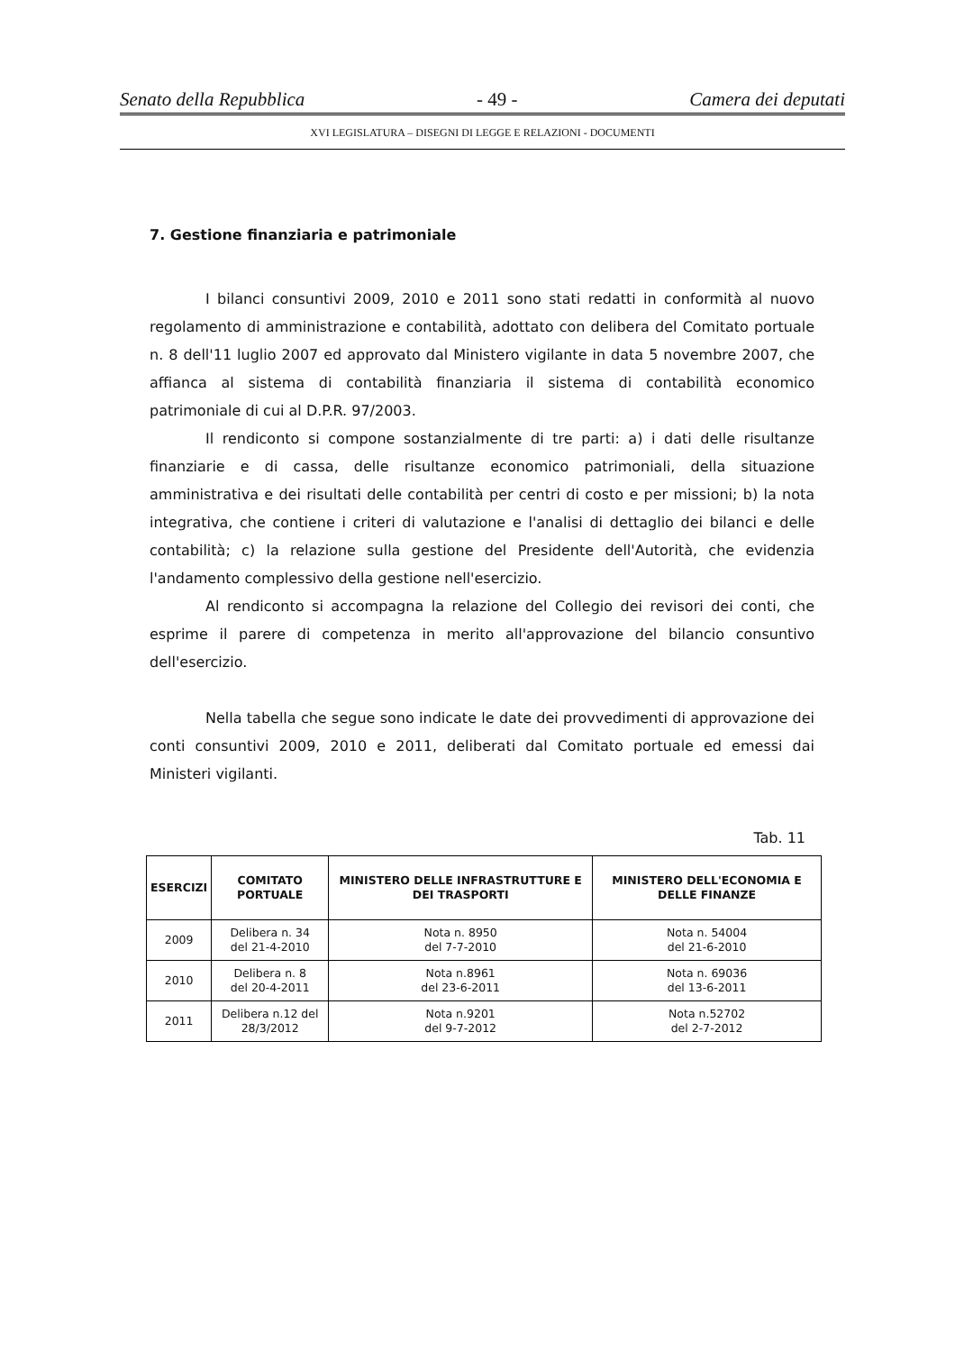Senato della Repubblica - 49 - Camera dei deputati
XVI LEGISLATURA – DISEGNI DI LEGGE E RELAZIONI - DOCUMENTI
7. Gestione finanziaria e patrimoniale
I bilanci consuntivi 2009, 2010 e 2011 sono stati redatti in conformità al nuovo regolamento di amministrazione e contabilità, adottato con delibera del Comitato portuale n. 8 dell'11 luglio 2007 ed approvato dal Ministero vigilante in data 5 novembre 2007, che affianca al sistema di contabilità finanziaria il sistema di contabilità economico patrimoniale di cui al D.P.R. 97/2003.
Il rendiconto si compone sostanzialmente di tre parti: a) i dati delle risultanze finanziarie e di cassa, delle risultanze economico patrimoniali, della situazione amministrativa e dei risultati delle contabilità per centri di costo e per missioni; b) la nota integrativa, che contiene i criteri di valutazione e l'analisi di dettaglio dei bilanci e delle contabilità; c) la relazione sulla gestione del Presidente dell'Autorità, che evidenzia l'andamento complessivo della gestione nell'esercizio.
Al rendiconto si accompagna la relazione del Collegio dei revisori dei conti, che esprime il parere di competenza in merito all'approvazione del bilancio consuntivo dell'esercizio.
Nella tabella che segue sono indicate le date dei provvedimenti di approvazione dei conti consuntivi 2009, 2010 e 2011, deliberati dal Comitato portuale ed emessi dai Ministeri vigilanti.
Tab. 11
| ESERCIZI | COMITATO PORTUALE | MINISTERO DELLE INFRASTRUTTURE E DEI TRASPORTI | MINISTERO DELL'ECONOMIA E DELLE FINANZE |
| --- | --- | --- | --- |
| 2009 | Delibera n. 34 del 21-4-2010 | Nota n. 8950 del 7-7-2010 | Nota n. 54004 del 21-6-2010 |
| 2010 | Delibera n. 8 del 20-4-2011 | Nota n.8961 del 23-6-2011 | Nota n. 69036 del 13-6-2011 |
| 2011 | Delibera n.12 del 28/3/2012 | Nota n.9201 del 9-7-2012 | Nota n.52702 del 2-7-2012 |